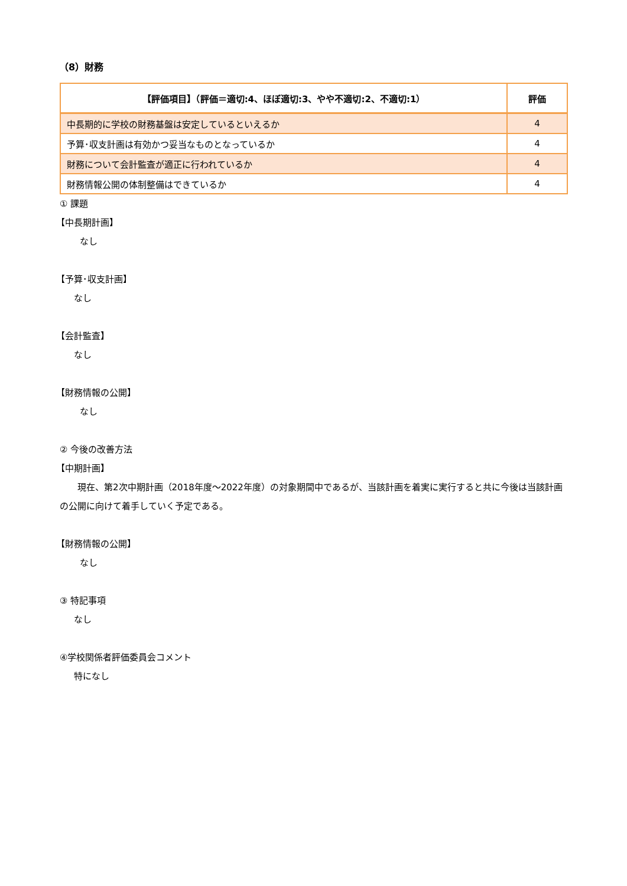（8）財務
| 【評価項目】（評価＝適切:4、ほぼ適切:3、やや不適切:2、不適切:1） | 評価 |
| --- | --- |
| 中長期的に学校の財務基盤は安定しているといえるか | 4 |
| 予算･収支計画は有効かつ妥当なものとなっているか | 4 |
| 財務について会計監査が適正に行われているか | 4 |
| 財務情報公開の体制整備はできているか | 4 |
① 課題
【中長期計画】
なし
【予算･収支計画】
なし
【会計監査】
なし
【財務情報の公開】
なし
② 今後の改善方法
【中期計画】
現在、第2次中期計画（2018年度～2022年度）の対象期間中であるが、当該計画を着実に実行すると共に今後は当該計画の公開に向けて着手していく予定である。
【財務情報の公開】
なし
③ 特記事項
なし
④学校関係者評価委員会コメント
特になし